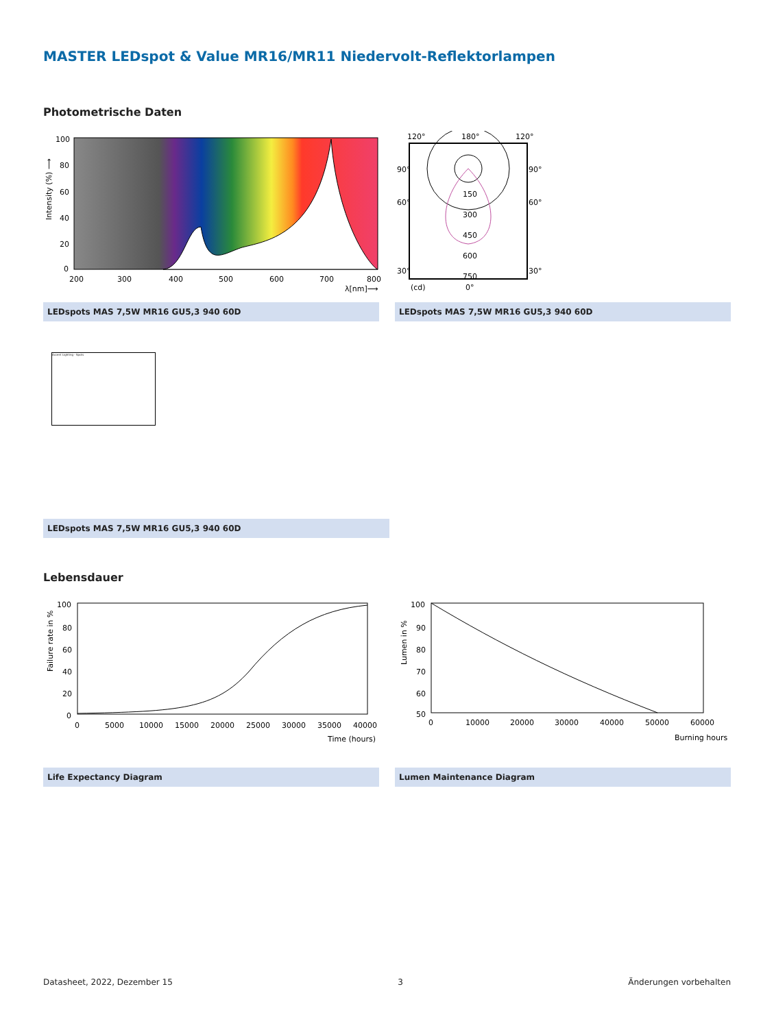MASTER LEDspot & Value MR16/MR11 Niedervolt-Reflektorlampen
Photometrische Daten
100
80
60
40
20
0
200
300
400
500
600
700
800
λ[nm]⟶
Intensity (%) ⟶
120°
180°
120°
90°
90°
60°
60°
150
300
450
600
750
30°
30°
(cd)
0°
LEDspots MAS 7,5W MR16 GU5,3 940 60D LEDspots MAS 7,5W MR16 GU5,3 940 60D
Accent Lighting - Spots
LEDspots MAS 7,5W MR16 GU5,3 940 60D
Lebensdauer
100
80
60
40
20
0
0
5000
10000
15000
20000
25000
30000
35000
40000
Time (hours)
Failure rate in %
100
90
80
70
60
50
0
10000
20000
30000
40000
50000
60000
Burning hours
Lumen in %
Life Expectancy Diagram Lumen Maintenance Diagram
Datasheet, 2022, Dezember 15 3 Änderungen vorbehalten